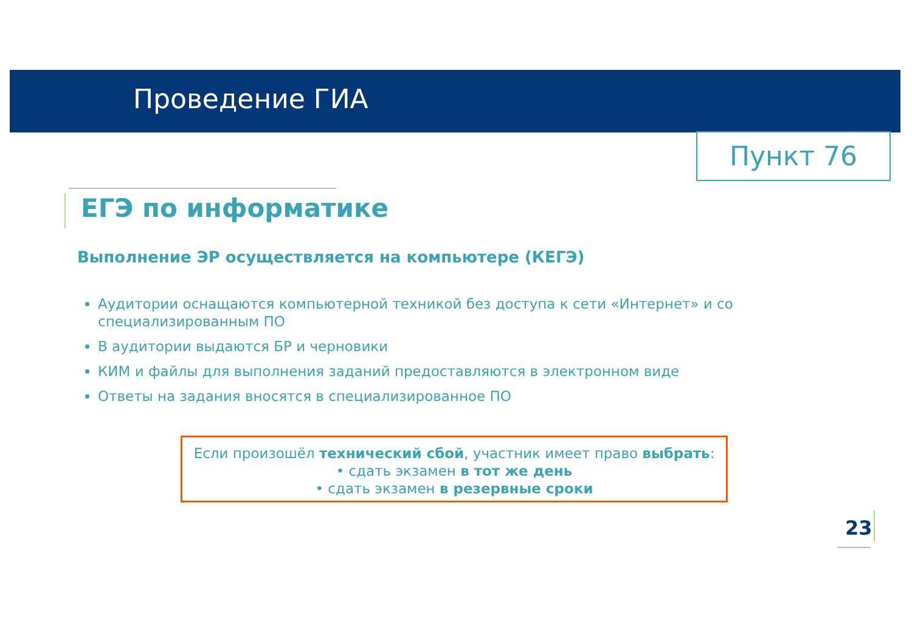Проведение ГИА
Пункт 76
ЕГЭ по информатике
Выполнение ЭР осуществляется на компьютере (КЕГЭ)
Аудитории оснащаются компьютерной техникой без доступа к сети «Интернет» и со специализированным ПО
В аудитории выдаются БР и черновики
КИМ и файлы для выполнения заданий предоставляются в электронном виде
Ответы на задания вносятся в специализированное ПО
Если произошёл технический сбой, участник имеет право выбрать:
• сдать экзамен в тот же день
• сдать экзамен в резервные сроки
23